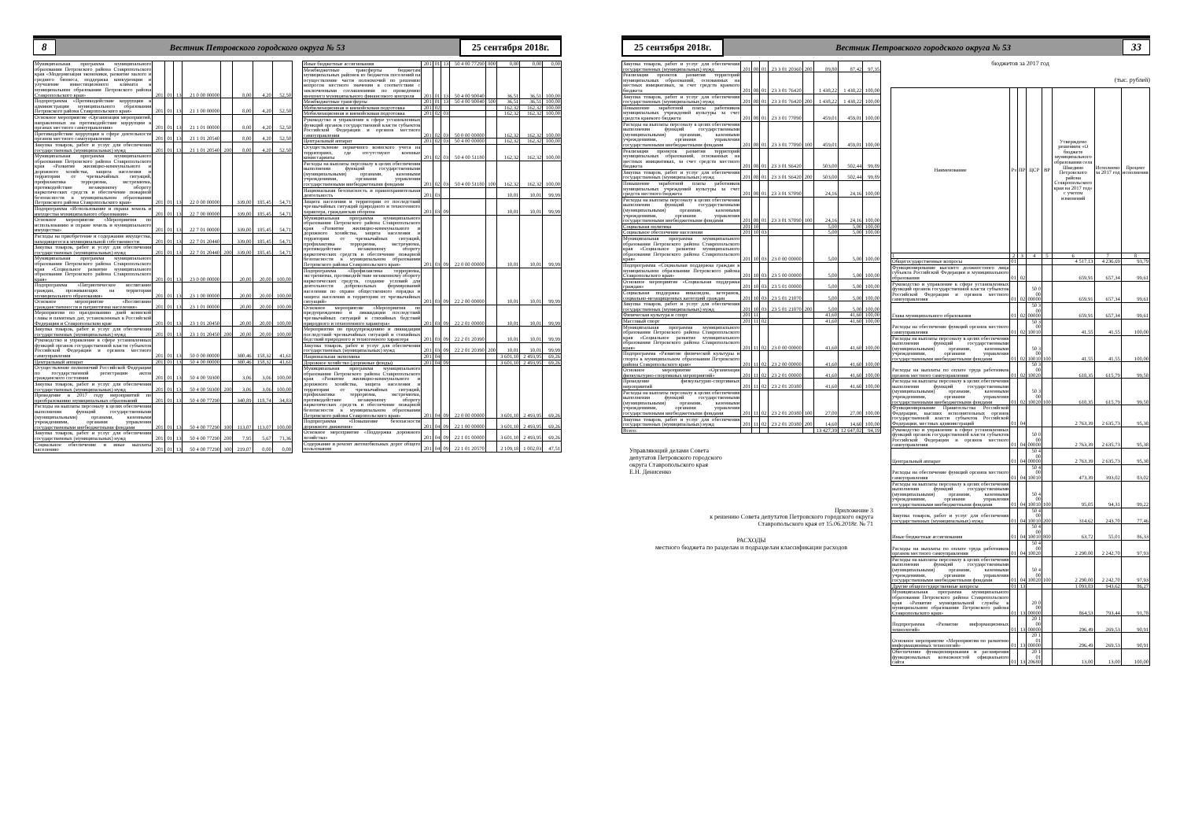8 Вестник Петровского городского округа № 53 25 сентября 2018г.
| Муниципальная программа муниципального образования Петровского района Ставропольского края «Модернизация экономики, развитие малого и среднего бизнеса, поддержка конкуренции и улучшение инвестиционного климата в муниципальном образовании Петровского района Ставропольского края» | 201 | 01 | 13 | 21 0 00 00000 | | 8,00 | 4,20 | 52,50 |
| Подпрограмма «Противодействие коррупции в администрации муниципального образования Петровского района Ставропольского края» | 201 | 01 | 13 | 21 1 00 00000 | | 8,00 | 4,20 | 52,50 |
| Основное мероприятие «Организация мероприятий, направленных на противодействие коррупции в органах местного самоуправления» | 201 | 01 | 13 | 21 1 01 00000 | | 8,00 | 4,20 | 52,50 |
| Противодействие коррупции в сфере деятельности органов местного самоуправления | 201 | 01 | 13 | 21 1 01 20540 | | 8,00 | 4,20 | 52,50 |
| Закупка товаров, работ и услуг для обеспечения государственных (муниципальных) нужд | 201 | 01 | 13 | 21 1 01 20540 | 200 | 8,00 | 4,20 | 52,50 |
| Муниципальная программа муниципального образования Петровского района Ставропольского края «Развитие жилищно-коммунального и дорожного хозяйства, защита населения и территории от чрезвычайных ситуаций, профилактика терроризма, экстремизма, противодействие незаконному обороту наркотических средств и обеспечение пожарной безопасности в муниципальном образовании Петровского района Ставропольского края» | 201 | 01 | 13 | 22 0 00 00000 | | 339,00 | 185,45 | 54,71 |
| Подпрограмма «Использование и охрана земель и имущества муниципального образования» | 201 | 01 | 13 | 22 7 00 00000 | | 339,00 | 185,45 | 54,71 |
| Основное мероприятие «Мероприятия по использованию и охране земель и муниципального имущества» | 201 | 01 | 13 | 22 7 01 00000 | | 339,00 | 185,45 | 54,71 |
| Расходы на приобретение и содержание имущества, находящегося в муниципальной собственности | 201 | 01 | 13 | 22 7 01 20440 | | 339,00 | 185,45 | 54,71 |
| Закупка товаров, работ и услуг для обеспечения государственных (муниципальных) нужд | 201 | 01 | 13 | 22 7 01 20440 | 200 | 339,00 | 185,45 | 54,71 |
| Муниципальная программа муниципального образования Петровского района Ставропольского края «Социальное развитие муниципального образования Петровского района Ставропольского края» | 201 | 01 | 13 | 23 0 00 00000 | | 20,00 | 20,00 | 100,00 |
| Подпрограмма «Патриотическое воспитание граждан, проживающих на территории муниципального образования» | 201 | 01 | 13 | 23 1 00 00000 | | 20,00 | 20,00 | 100,00 |
| Основное мероприятие «Воспитание гражданственности и патриотизма населения» | 201 | 01 | 13 | 23 1 01 00000 | | 20,00 | 20,00 | 100,00 |
| Мероприятия по празднованию дней воинской славы и памятных дат, установленных в Российской Федерации и Ставропольском крае | 201 | 01 | 13 | 23 1 01 20450 | | 20,00 | 20,00 | 100,00 |
| Закупка товаров, работ и услуг для обеспечения государственных (муниципальных) нужд | 201 | 01 | 13 | 23 1 01 20450 | 200 | 20,00 | 20,00 | 100,00 |
| Руководство и управление в сфере установленных функций органов государственной власти субъектов Российской Федерации и органов местного самоуправления | 201 | 01 | 13 | 50 0 00 00000 | | 380,46 | 158,32 | 41,61 |
| Центральный аппарат | 201 | 01 | 13 | 50 4 00 00000 | | 380,46 | 158,32 | 41,61 |
| Осуществление полномочий Российской Федерации по государственной регистрации актов гражданского состояния | 201 | 01 | 13 | 50 4 00 59300 | | 3,06 | 3,06 | 100,00 |
| Закупка товаров, работ и услуг для обеспечения государственных (муниципальных) нужд | 201 | 01 | 13 | 50 4 00 59300 | 200 | 3,06 | 3,06 | 100,00 |
| Проведение в 2017 году мероприятий по преобразованию муниципальных образований | 201 | 01 | 13 | 50 4 00 77290 | | 340,89 | 118,74 | 34,83 |
| Расходы на выплаты персоналу в целях обеспечения выполнения функций государственными (муниципальными) органами, казенными учреждениями, органами управления государственными внебюджетными фондами | 201 | 01 | 13 | 50 4 00 77290 | 100 | 113,07 | 113,07 | 100,00 |
| Закупка товаров, работ и услуг для обеспечения государственных (муниципальных) нужд | 201 | 01 | 13 | 50 4 00 77290 | 200 | 7,95 | 5,67 | 71,36 |
| Социальное обеспечение и иные выплаты населению | 201 | 01 | 13 | 50 4 00 77290 | 300 | 219,07 | 0,00 | 0,00 |
| Иные бюджетные ассигнования | 201 | 01 | 13 | 50 4 00 77290 | 800 | 0,80 | 0,00 | 0,00 |
| Межбюджетные трансферты бюджетам муниципальных районов из бюджетов поселений на осуществление части полномочий по решению вопросов местного значения в соответствии с заключенными соглашениями по проведению внешнего муниципального финансового контроля | 201 | 01 | 13 | 50 4 00 90040 | | 36,51 | 36,51 | 100,00 |
| Межбюджетные трансферты | 201 | 01 | 13 | 50 4 00 90040 | 500 | 36,51 | 36,51 | 100,00 |
| Мобилизационная и вневойсковая подготовка | 201 | 02 | | | | 162,32 | 162,32 | 100,00 |
| Мобилизационная и вневойсковая подготовка | 201 | 02 | 03 | | | 162,32 | 162,32 | 100,00 |
| Руководство и управление в сфере установленных функций органов государственной власти субъектов Российской Федерации и органов местного самоуправления | 201 | 02 | 03 | 50 0 00 00000 | | 162,32 | 162,32 | 100,00 |
| Центральный аппарат | 201 | 02 | 03 | 50 4 00 00000 | | 162,32 | 162,32 | 100,00 |
| Осуществление первичного воинского учета на территориях, где отсутствуют военные комиссариаты | 201 | 02 | 03 | 50 4 00 51180 | | 162,32 | 162,32 | 100,00 |
| Расходы на выплаты персоналу в целях обеспечения выполнения функций государственными (муниципальными) органами, казенными учреждениями, органами управления государственными внебюджетными фондами | 201 | 02 | 03 | 50 4 00 51180 | 100 | 162,32 | 162,32 | 100,00 |
| Национальная безопасность и правоохранительная деятельность | 201 | 03 | | | | 10,01 | 10,01 | 99,99 |
| Защита населения и территории от последствий чрезвычайных ситуаций природного и техногенного характера, гражданская оборона | 201 | 03 | 09 | | | 10,01 | 10,01 | 99,99 |
| Муниципальная программа муниципального образования Петровского района Ставропольского края «Развитие жилищно-коммунального и дорожного хозяйства, защита населения и территории от чрезвычайных ситуаций, профилактика терроризма, экстремизма, противодействие незаконному обороту наркотических средств и обеспечение пожарной безопасности в муниципальном образовании Петровского района Ставропольского края» | 201 | 03 | 09 | 22 0 00 00000 | | 10,01 | 10,01 | 99,99 |
| Подпрограмма «Профилактика терроризма, экстремизма, противодействие незаконному обороту наркотических средств, создание условий для деятельности добровольных формирований населения по охране общественного порядка и защита населения и территории от чрезвычайных ситуаций» | 201 | 03 | 09 | 22 2 00 00000 | | 10,01 | 10,01 | 99,99 |
| Основное мероприятие «Мероприятия по предупреждению и ликвидации последствий чрезвычайных ситуаций и стихийных бедствий природного и техногенного характера» | 201 | 03 | 09 | 22 2 01 00000 | | 10,01 | 10,01 | 99,99 |
| Мероприятия по предупреждению и ликвидации последствий чрезвычайных ситуаций и стихийных бедствий природного и техногенного характера | 201 | 03 | 09 | 22 2 01 20390 | | 10,01 | 10,01 | 99,99 |
| Закупка товаров, работ и услуг для обеспечения государственных (муниципальных) нужд | 201 | 03 | 09 | 22 2 01 20390 | 200 | 10,01 | 10,01 | 99,99 |
| Национальная экономика | 201 | 04 | | | | 3 601,10 | 2 493,95 | 69,26 |
| Дорожное хозяйство (дорожные фонды) | 201 | 04 | 09 | | | 3 601,10 | 2 493,95 | 69,26 |
| Муниципальная программа муниципального образования Петровского района Ставропольского края «Развитие жилищно-коммунального и дорожного хозяйства, защита населения и территории от чрезвычайных ситуаций, профилактика терроризма, экстремизма, противодействие незаконному обороту наркотических средств и обеспечение пожарной безопасности в муниципальном образовании Петровского района Ставропольского края» | 201 | 04 | 09 | 22 0 00 00000 | | 3 601,10 | 2 493,95 | 69,26 |
| Подпрограмма «Повышение безопасности дорожного движения» | 201 | 04 | 09 | 22 1 00 00000 | | 3 601,10 | 2 493,95 | 69,26 |
| Основное мероприятие «Поддержка дорожного хозяйства» | 201 | 04 | 09 | 22 1 01 00000 | | 3 601,10 | 2 493,95 | 69,26 |
| Содержание и ремонт автомобильных дорог общего пользования | 201 | 04 | 09 | 22 1 01 20570 | | 2 109,18 | 1 002,03 | 47,51 |
25 сентября 2018г. Вестник Петровского городского округа № 53 33
| Закупка товаров, работ и услуг для обеспечения государственных (муниципальных) нужд | 201 | 08 | 01 | 23 3 01 20360 | 200 | 89,80 | 87,42 | 97,35 |
| Реализация проектов развития территорий муниципальных образований, основанных на местных инициативах, за счет средств краевого бюджета | 201 | 08 | 01 | 23 3 01 76420 | | 1 438,22 | 1 438,22 | 100,00 |
| Закупка товаров, работ и услуг для обеспечения государственных (муниципальных) нужд | 201 | 08 | 01 | 23 3 01 76420 | 200 | 1 438,22 | 1 438,22 | 100,00 |
| Повышение заработной платы работников муниципальных учреждений культуры за счет средств краевого бюджета | 201 | 08 | 01 | 23 3 01 77090 | | 459,01 | 459,01 | 100,00 |
| Расходы на выплаты персоналу в целях обеспечения выполнения функций государственными (муниципальными) органами, казенными учреждениями, органами управления государственными внебюджетными фондами | 201 | 08 | 01 | 23 3 01 77090 | 100 | 459,01 | 459,01 | 100,00 |
| Реализация проектов развития территорий муниципальных образований, основанных на местных инициативах, за счет средств местного бюджета | 201 | 08 | 01 | 23 3 01 S6420 | | 503,00 | 502,44 | 99,89 |
| Закупка товаров, работ и услуг для обеспечения государственных (муниципальных) нужд | 201 | 08 | 01 | 23 3 01 S6420 | 200 | 503,00 | 502,44 | 99,89 |
| Повышение заработной платы работников муниципальных учреждений культуры за счет средств местного бюджета | 201 | 08 | 01 | 23 3 01 S7090 | | 24,16 | 24,16 | 100,00 |
| Расходы на выплаты персоналу в целях обеспечения выполнения функций государственными (муниципальными) органами, казенными учреждениями, органами управления государственными внебюджетными фондами | 201 | 08 | 01 | 23 3 01 S7090 | 100 | 24,16 | 24,16 | 100,00 |
| Социальная политика | 201 | 10 | | | | 5,00 | 5,00 | 100,00 |
| Социальное обеспечение населения | 201 | 10 | 03 | | | 5,00 | 5,00 | 100,00 |
| Муниципальная программа муниципального образования Петровского района Ставропольского края «Социальное развитие муниципального образования Петровского района Ставропольского края» | 201 | 10 | 03 | 23 0 00 00000 | | 5,00 | 5,00 | 100,00 |
| Подпрограмма «Социальная поддержка граждан в муниципальном образовании Петровского района Ставропольского края» | 201 | 10 | 03 | 23 5 00 00000 | | 5,00 | 5,00 | 100,00 |
| Основное мероприятие «Социальная поддержка граждан» | 201 | 10 | 03 | 23 5 01 00000 | | 5,00 | 5,00 | 100,00 |
| Социальная поддержка инвалидов, ветеранов, социально-незащищенных категорий граждан | 201 | 10 | 03 | 23 5 01 21070 | | 5,00 | 5,00 | 100,00 |
| Закупка товаров, работ и услуг для обеспечения государственных (муниципальных) нужд | 201 | 10 | 03 | 23 5 01 21070 | 200 | 5,00 | 5,00 | 100,00 |
| Физическая культура и спорт | 201 | 11 | | | | 41,60 | 41,60 | 100,00 |
| Массовый спорт | 201 | 11 | 02 | | | 41,60 | 41,60 | 100,00 |
| Муниципальная программа муниципального образования Петровского района Ставропольского края «Социальное развитие муниципального образования Петровского района Ставропольского края» | 201 | 11 | 02 | 23 0 00 00000 | | 41,60 | 41,60 | 100,00 |
| Подпрограмма «Развитие физической культуры и спорта в муниципальном образовании Петровского района Ставропольского края» | 201 | 11 | 02 | 23 2 00 00000 | | 41,60 | 41,60 | 100,00 |
| Основное мероприятие «Организация физкультурно-спортивных мероприятий» | 201 | 11 | 02 | 23 2 01 00000 | | 41,60 | 41,60 | 100,00 |
| Проведение физкультурно-спортивных мероприятий | 201 | 11 | 02 | 23 2 01 20380 | | 41,60 | 41,60 | 100,00 |
| Расходы на выплаты персоналу в целях обеспечения выполнения функций государственными (муниципальными) органами, казенными учреждениями, органами управления государственными внебюджетными фондами | 201 | 11 | 02 | 23 2 01 20380 | 100 | 27,00 | 27,00 | 100,00 |
| Закупка товаров, работ и услуг для обеспечения государственных (муниципальных) нужд | 201 | 11 | 02 | 23 2 01 20380 | 200 | 14,60 | 14,60 | 100,00 |
| Всего: | | | | | | 13 427,39 | 12 647,02 | 94,19 |
Управляющий делами Совета
депутатов Петровского городского
округа Ставропольского края
Е.Н. Денисенко
Приложение 3
к решению Совета депутатов Петровского городского округа Ставропольского края от 15.06.2018г. № 71
РАСХОДЫ
местного бюджета по разделам и подразделам классификации расходов
бюджетов за 2017 год
(тыс. рублей)
| Наименование | Рз | ПР | ЦСР | ВР | Утверждено решением «О бюджете муниципального образования села Шведино Петровского района Ставропольского края на 2017 год» с учетом изменений | Исполнено за 2017 год | Процент исполнения |
| --- | --- | --- | --- | --- | --- | --- | --- |
| 1 | 2 | 3 | 4 | 5 | 6 | 7 | 8 |
| Общегосударственные вопросы | 01 | | | | 4 517,13 | 4 236,69 | 93,79 |
| Функционирование высшего должностного лица субъекта Российской Федерации и муниципального образования | 01 | 02 | | | 659,91 | 657,34 | 99,61 |
| Руководство и управление в сфере установленных функций органов государственной власти субъектов Российской Федерации и органов местного самоуправления | 01 | 02 | 50 0 00 00000 | | 659,91 | 657,34 | 99,61 |
| Глава муниципального образования | 01 | 02 | 50 3 00 00000 | | 659,91 | 657,34 | 99,61 |
| Расходы на обеспечение функций органов местного самоуправления | 01 | 02 | 50 3 00 10010 | | 41,55 | 41,55 | 100,00 |
| Расходы на выплаты персоналу в целях обеспечения выполнения функций государственными (муниципальными) органами, казенными учреждениями, органами управления государственными внебюджетными фондами | 01 | 02 | 50 3 00 10010 | 100 | 41,55 | 41,55 | 100,00 |
| Расходы на выплаты по оплате труда работников органов местного самоуправления | 01 | 02 | 50 3 00 10020 | | 618,35 | 615,79 | 99,58 |
| Расходы на выплаты персоналу в целях обеспечения выполнения функций государственными (муниципальными) органами, казенными учреждениями, органами управления государственными внебюджетными фондами | 01 | 02 | 50 3 00 10020 | 100 | 618,35 | 615,79 | 99,58 |
| Функционирование Правительства Российской Федерации, высших исполнительных органов государственной власти субъектов Российской Федерации, местных администраций | 01 | 04 | | | 2 763,39 | 2 635,73 | 95,38 |
| Руководство и управление в сфере установленных функций органов государственной власти субъектов Российской Федерации и органов местного самоуправления | 01 | 04 | 50 0 00 00000 | | 2 763,39 | 2 635,73 | 95,38 |
| Центральный аппарат | 01 | 04 | 50 4 00 00000 | | 2 763,39 | 2 635,73 | 95,38 |
| Расходы на обеспечение функций органов местного самоуправления | 01 | 04 | 50 4 00 10010 | | 473,39 | 393,02 | 83,02 |
| Расходы на выплаты персоналу в целях обеспечения выполнения функций государственными (муниципальными) органами, казенными учреждениями, органами управления государственными внебюджетными фондами | 01 | 04 | 50 4 00 10010 | 100 | 95,05 | 94,31 | 99,22 |
| Закупка товаров, работ и услуг для обеспечения государственных (муниципальных) нужд | 01 | 04 | 50 4 00 10010 | 200 | 314,62 | 243,70 | 77,46 |
| Иные бюджетные ассигнования | 01 | 04 | 50 4 00 10010 | 800 | 63,72 | 55,01 | 86,33 |
| Расходы на выплаты по оплате труда работников органов местного самоуправления | 01 | 04 | 50 4 00 10020 | | 2 290,00 | 2 242,70 | 97,93 |
| Расходы на выплаты персоналу в целях обеспечения выполнения функций государственными (муниципальными) органами, казенными учреждениями, органами управления государственными внебюджетными фондами | 01 | 04 | 50 4 00 10020 | 100 | 2 290,00 | 2 242,70 | 97,93 |
| Другие общегосударственные вопросы | 01 | 13 | | | 1 093,83 | 943,62 | 86,27 |
| Муниципальная программа муниципального образования Петровского района Ставропольского края «Развитие муниципальной службы в муниципальном образовании Петровского района Ставропольского края» | 01 | 13 | 20 0 00 00000 | | 864,53 | 793,44 | 91,78 |
| Подпрограмма «Развитие информационных технологий» | 01 | 13 | 20 1 00 00000 | | 296,49 | 269,53 | 90,91 |
| Основное мероприятие «Мероприятия по развитию информационных технологий» | 01 | 13 | 20 1 01 00000 | | 296,49 | 269,53 | 90,91 |
| Обеспечение функционирования и расширения функциональных возможностей официального сайта | 01 | 13 | 20 1 01 20680 | | 13,00 | 13,00 | 100,00 |